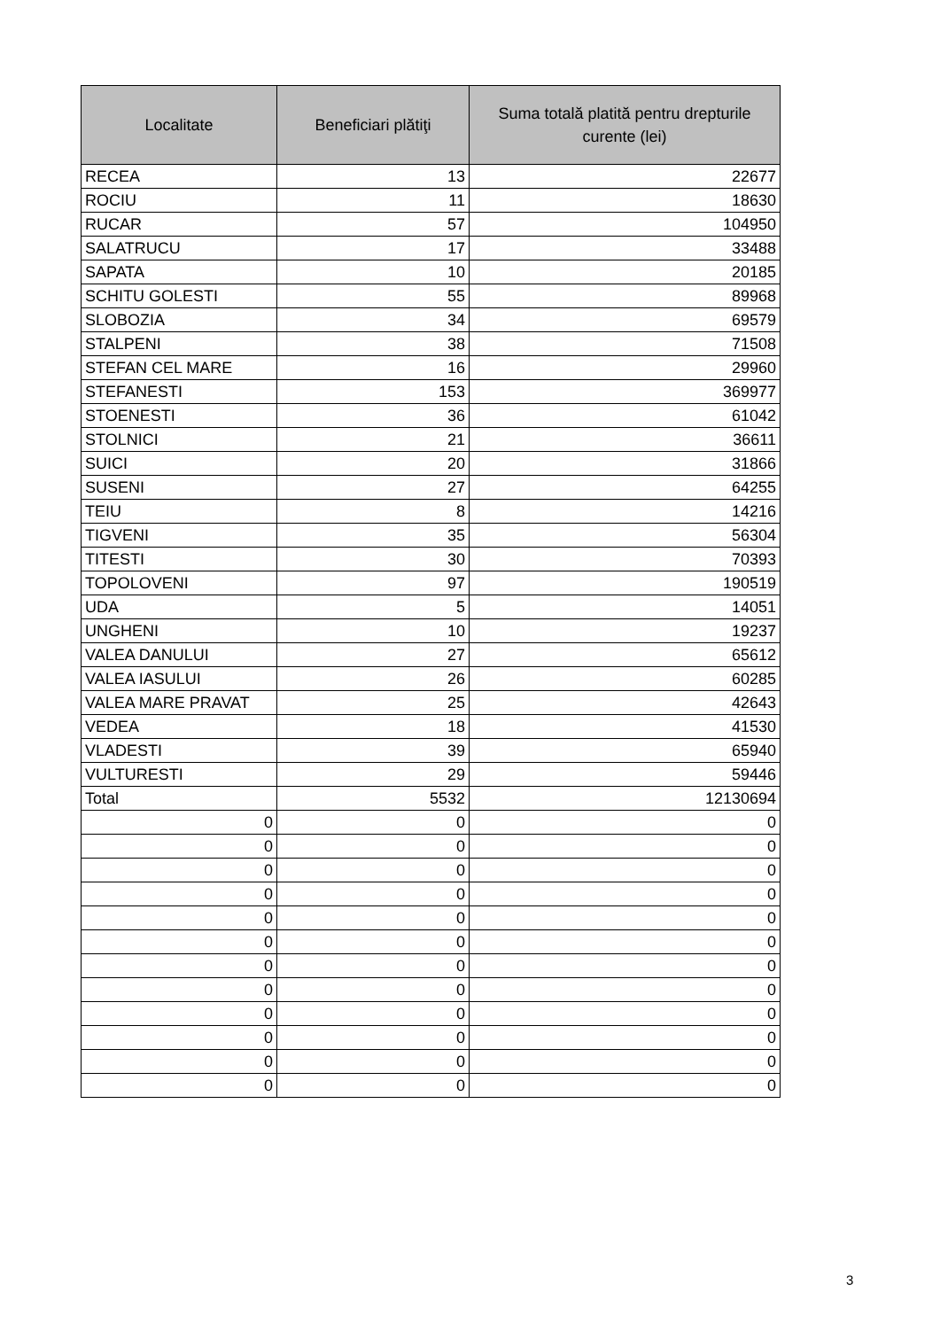| Localitate | Beneficiari plătiţi | Suma totală platită pentru drepturile curente (lei) |
| --- | --- | --- |
| RECEA | 13 | 22677 |
| ROCIU | 11 | 18630 |
| RUCAR | 57 | 104950 |
| SALATRUCU | 17 | 33488 |
| SAPATA | 10 | 20185 |
| SCHITU GOLESTI | 55 | 89968 |
| SLOBOZIA | 34 | 69579 |
| STALPENI | 38 | 71508 |
| STEFAN CEL MARE | 16 | 29960 |
| STEFANESTI | 153 | 369977 |
| STOENESTI | 36 | 61042 |
| STOLNICI | 21 | 36611 |
| SUICI | 20 | 31866 |
| SUSENI | 27 | 64255 |
| TEIU | 8 | 14216 |
| TIGVENI | 35 | 56304 |
| TITESTI | 30 | 70393 |
| TOPOLOVENI | 97 | 190519 |
| UDA | 5 | 14051 |
| UNGHENI | 10 | 19237 |
| VALEA DANULUI | 27 | 65612 |
| VALEA IASULUI | 26 | 60285 |
| VALEA MARE PRAVAT | 25 | 42643 |
| VEDEA | 18 | 41530 |
| VLADESTI | 39 | 65940 |
| VULTURESTI | 29 | 59446 |
| Total | 5532 | 12130694 |
| 0 | 0 | 0 |
| 0 | 0 | 0 |
| 0 | 0 | 0 |
| 0 | 0 | 0 |
| 0 | 0 | 0 |
| 0 | 0 | 0 |
| 0 | 0 | 0 |
| 0 | 0 | 0 |
| 0 | 0 | 0 |
| 0 | 0 | 0 |
| 0 | 0 | 0 |
| 0 | 0 | 0 |
3